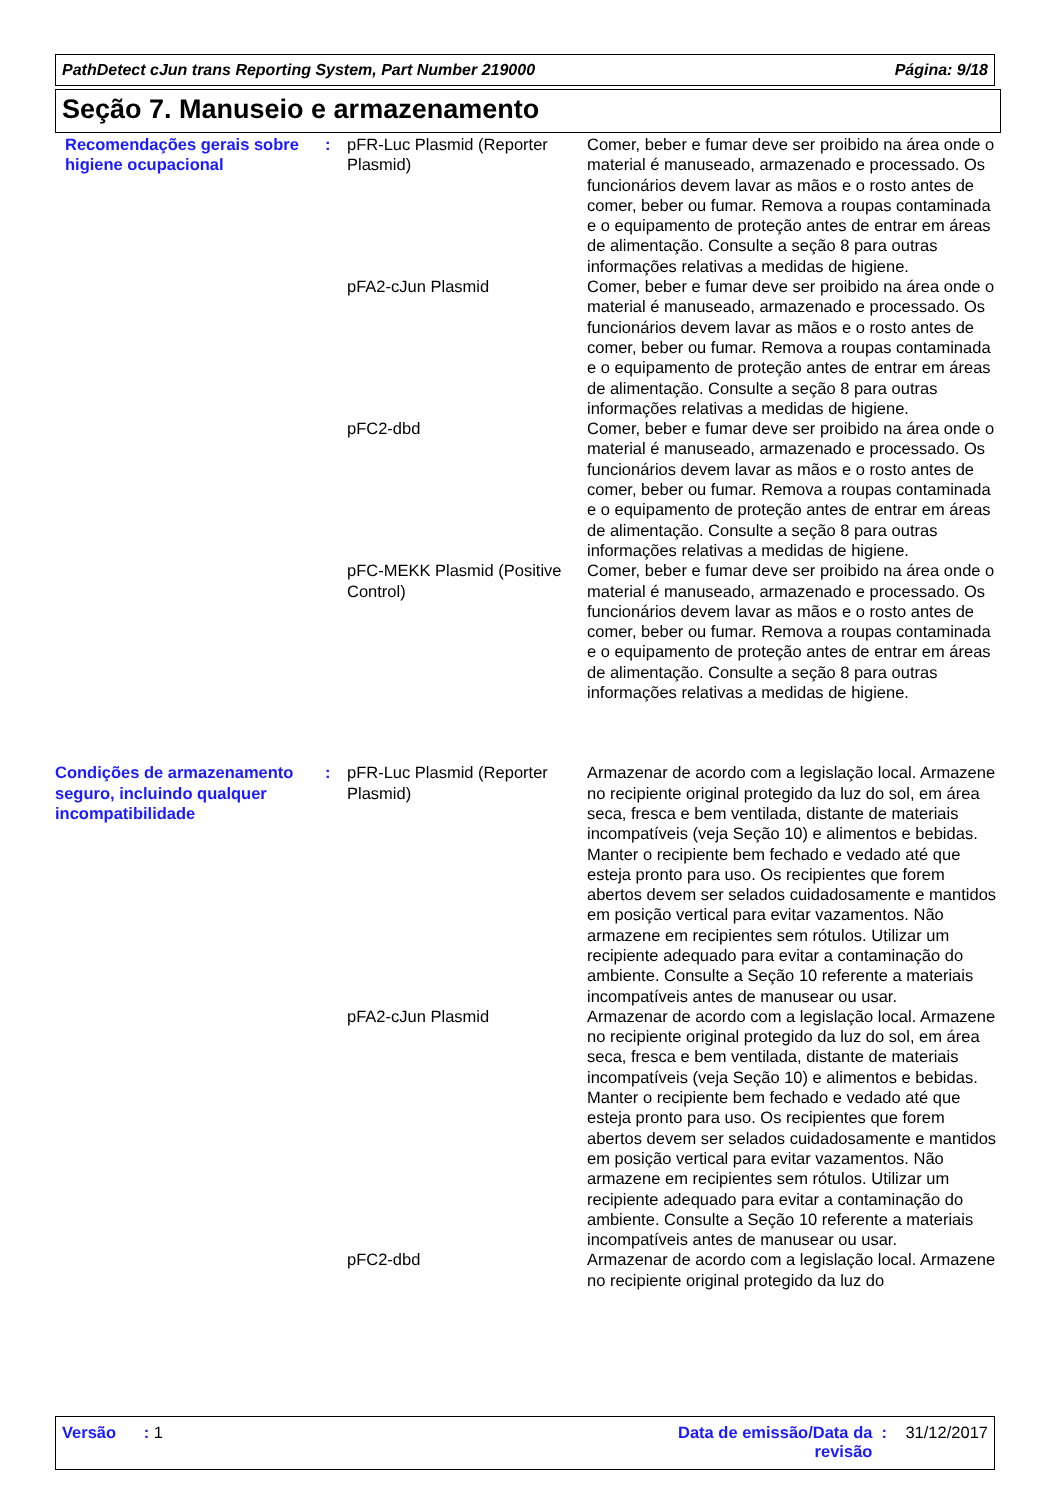PathDetect cJun trans Reporting System, Part Number 219000 Página: 9/18
Seção 7. Manuseio e armazenamento
| Recomendações gerais sobre higiene ocupacional | : | pFR-Luc Plasmid (Reporter Plasmid) | Comer, beber e fumar deve ser proibido na área onde o material é manuseado, armazenado e processado. Os funcionários devem lavar as mãos e o rosto antes de comer, beber ou fumar. Remova a roupas contaminada e o equipamento de proteção antes de entrar em áreas de alimentação. Consulte a seção 8 para outras informações relativas a medidas de higiene. |
| | | pFA2-cJun Plasmid | Comer, beber e fumar deve ser proibido na área onde o material é manuseado, armazenado e processado. Os funcionários devem lavar as mãos e o rosto antes de comer, beber ou fumar. Remova a roupas contaminada e o equipamento de proteção antes de entrar em áreas de alimentação. Consulte a seção 8 para outras informações relativas a medidas de higiene. |
| | | pFC2-dbd | Comer, beber e fumar deve ser proibido na área onde o material é manuseado, armazenado e processado. Os funcionários devem lavar as mãos e o rosto antes de comer, beber ou fumar. Remova a roupas contaminada e o equipamento de proteção antes de entrar em áreas de alimentação. Consulte a seção 8 para outras informações relativas a medidas de higiene. |
| | | pFC-MEKK Plasmid (Positive Control) | Comer, beber e fumar deve ser proibido na área onde o material é manuseado, armazenado e processado. Os funcionários devem lavar as mãos e o rosto antes de comer, beber ou fumar. Remova a roupas contaminada e o equipamento de proteção antes de entrar em áreas de alimentação. Consulte a seção 8 para outras informações relativas a medidas de higiene. |
| Condições de armazenamento seguro, incluindo qualquer incompatibilidade | : | pFR-Luc Plasmid (Reporter Plasmid) | Armazenar de acordo com a legislação local. Armazene no recipiente original protegido da luz do sol, em área seca, fresca e bem ventilada, distante de materiais incompatíveis (veja Seção 10) e alimentos e bebidas. Manter o recipiente bem fechado e vedado até que esteja pronto para uso. Os recipientes que forem abertos devem ser selados cuidadosamente e mantidos em posição vertical para evitar vazamentos. Não armazene em recipientes sem rótulos. Utilizar um recipiente adequado para evitar a contaminação do ambiente. Consulte a Seção 10 referente a materiais incompatíveis antes de manusear ou usar. |
| | | pFA2-cJun Plasmid | Armazenar de acordo com a legislação local. Armazene no recipiente original protegido da luz do sol, em área seca, fresca e bem ventilada, distante de materiais incompatíveis (veja Seção 10) e alimentos e bebidas. Manter o recipiente bem fechado e vedado até que esteja pronto para uso. Os recipientes que forem abertos devem ser selados cuidadosamente e mantidos em posição vertical para evitar vazamentos. Não armazene em recipientes sem rótulos. Utilizar um recipiente adequado para evitar a contaminação do ambiente. Consulte a Seção 10 referente a materiais incompatíveis antes de manusear ou usar. |
| | | pFC2-dbd | Armazenar de acordo com a legislação local. Armazene no recipiente original protegido da luz do |
Versão : 1 Data de emissão/Data da
revisão : 31/12/2017